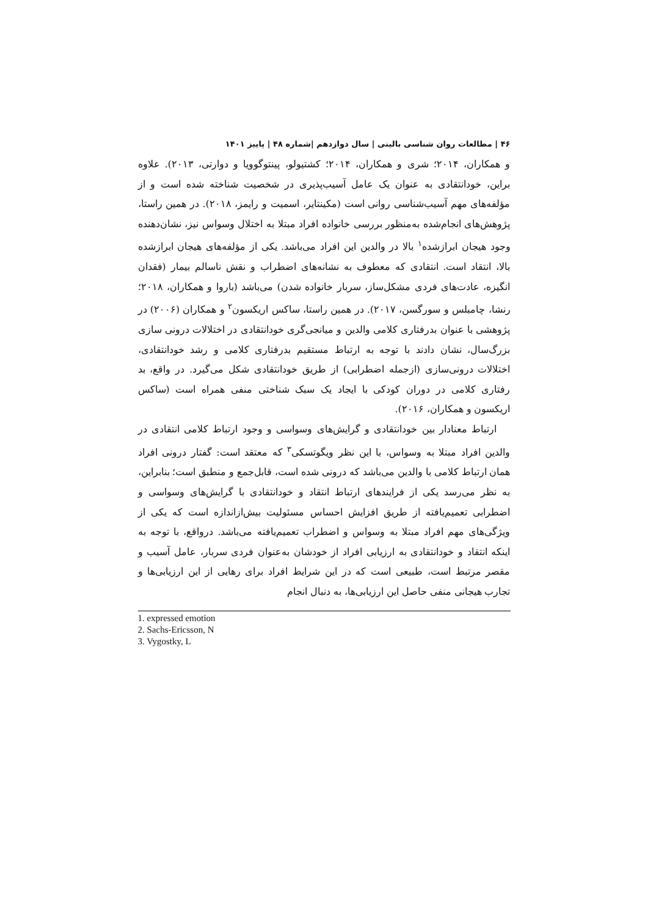۴۶ | مطالعات روان شناسی بالینی | سال دوازدهم |شماره ۴۸ | پاییز ۱۴۰۱
و همکاران، ۲۰۱۴؛ شری و همکاران، ۲۰۱۴؛ کشتیولو، پینتوگوویا و دوارتی، ۲۰۱۳). علاوه براین، خودانتقادی به عنوان یک عامل آسیب‌پذیری در شخصیت شناخته شده است و از مؤلفه‌های مهم آسیب‌شناسی روانی است (مکینتایر، اسمیت و رایمز، ۲۰۱۸). در همین راستا، پژوهش‌های انجام‌شده به‌منظور بررسی خانواده افراد مبتلا به اختلال وسواس نیز، نشان‌دهنده وجود هیجان ابرازشده<sup>۱</sup> بالا در والدین این افراد می‌باشد. یکی از مؤلفه‌های هیجان ابرازشده بالا، انتقاد است. انتقادی که معطوف به نشانه‌های اضطراب و نقش ناسالم بیمار (فقدان انگیزه، عادت‌های فردی مشکل‌ساز، سربار خانواده شدن) می‌باشد (باروا و همکاران، ۲۰۱۸؛ رنشا، چامبلس و سورگسن، ۲۰۱۷). در همین راستا، ساکس اریکسون<sup>۲</sup> و همکاران (۲۰۰۶) در پژوهشی با عنوان بدرفتاری کلامی والدین و میانجی‌گری خودانتقادی در اختلالات درونی سازی بزرگ‌سال، نشان دادند با توجه به ارتباط مستقیم بدرفتاری کلامی و رشد خودانتقادی، اختلالات درونی‌سازی (ازجمله اضطرابی) از طریق خودانتقادی شکل می‌گیرد. در واقع، بد رفتاری کلامی در دوران کودکی با ایجاد یک سبک شناختی منفی همراه است (ساکس اریکسون و همکاران، ۲۰۱۶).
ارتباط معنادار بین خودانتقادی و گرایش‌های وسواسی و وجود ارتباط کلامی انتقادی در والدین افراد مبتلا به وسواس، با این نظر ویگوتسکی<sup>۳</sup> که معتقد است: گفتار درونی افراد همان ارتباط کلامی با والدین می‌باشد که درونی شده است، قابل‌جمع و منطبق است؛ بنابراین، به نظر می‌رسد یکی از فرایندهای ارتباط انتقاد و خودانتقادی با گرایش‌های وسواسی و اضطرابی تعمیم‌یافته از طریق افزایش احساس مسئولیت بیش‌ازاندازه است که یکی از ویژگی‌های مهم افراد مبتلا به وسواس و اضطراب تعمیم‌یافته می‌باشد. درواقع، با توجه به اینکه انتقاد و خودانتقادی به ارزیابی افراد از خودشان به‌عنوان فردی سربار، عامل آسیب و مقصر مرتبط است، طبیعی است که در این شرایط افراد برای رهایی از این ارزیابی‌ها و تجارب هیجانی منفی حاصل این ارزیابی‌ها، به دنبال انجام
1. expressed emotion
2. Sachs-Ericsson, N
3. Vygostky, L